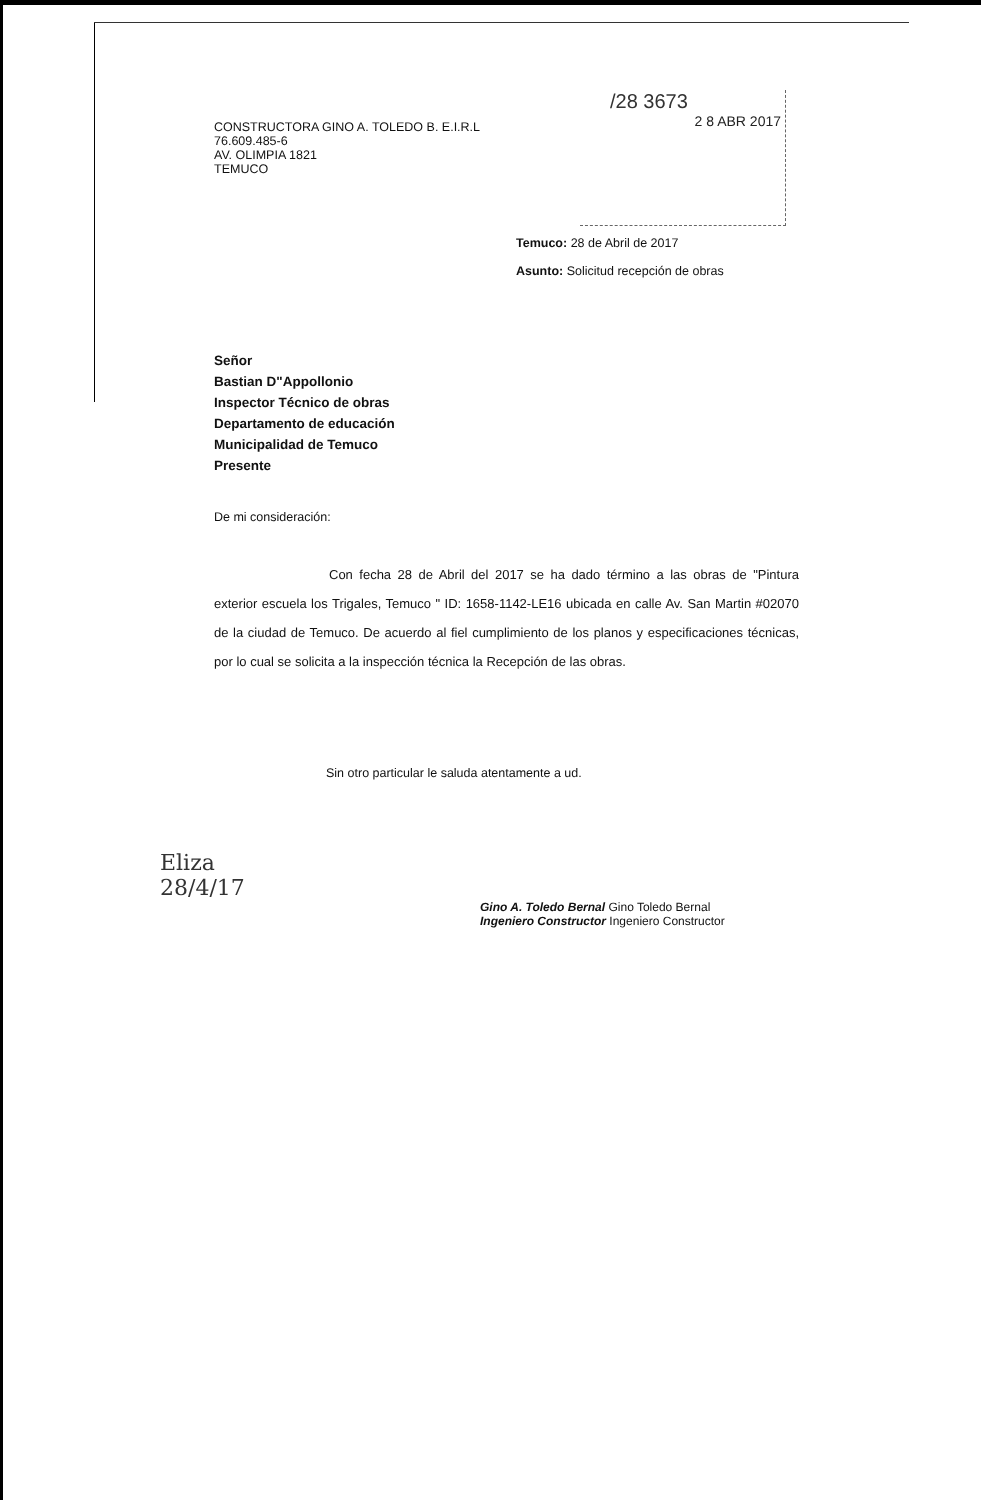/28 3673
2 8 ABR 2017
CONSTRUCTORA GINO A. TOLEDO B. E.I.R.L
76.609.485-6
AV. OLIMPIA 1821
TEMUCO
Temuco: 28 de Abril de 2017
Asunto: Solicitud recepción de obras
Señor
Bastian D"Appollonio
Inspector Técnico de obras
Departamento de educación
Municipalidad de Temuco
Presente
De mi consideración:
Con fecha 28 de Abril del 2017 se ha dado término a las obras de "Pintura exterior escuela los Trigales, Temuco " ID: 1658-1142-LE16 ubicada en calle Av. San Martin #02070 de la ciudad de Temuco. De acuerdo al fiel cumplimiento de los planos y especificaciones técnicas, por lo cual se solicita a la inspección técnica la Recepción de las obras.
Sin otro particular le saluda atentamente a ud.
Eliza
28/4/17
Gino A. Toledo Bernal Gino Toledo Bernal
Ingeniero Constructor Ingeniero Constructor